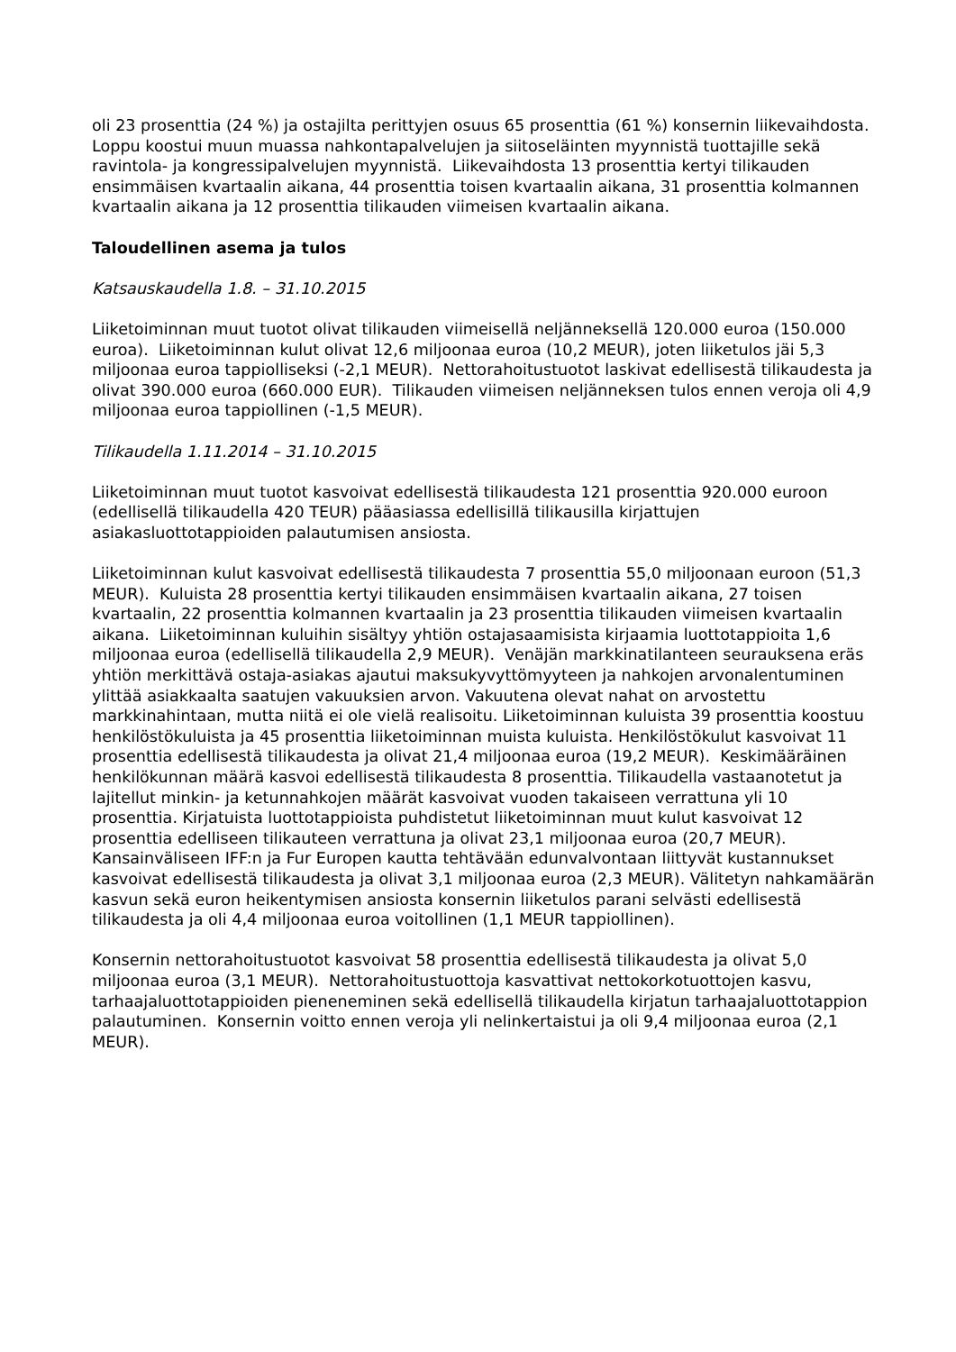oli 23 prosenttia (24 %) ja ostajilta perittyjen osuus 65 prosenttia (61 %) konsernin liikevaihdosta. Loppu koostui muun muassa nahkontapalvelujen ja siitoseläinten myynnistä tuottajille sekä ravintola- ja kongressipalvelujen myynnistä. Liikevaihdosta 13 prosenttia kertyi tilikauden ensimmäisen kvartaalin aikana, 44 prosenttia toisen kvartaalin aikana, 31 prosenttia kolmannen kvartaalin aikana ja 12 prosenttia tilikauden viimeisen kvartaalin aikana.
Taloudellinen asema ja tulos
Katsauskaudella 1.8. – 31.10.2015
Liiketoiminnan muut tuotot olivat tilikauden viimeisellä neljänneksellä 120.000 euroa (150.000 euroa). Liiketoiminnan kulut olivat 12,6 miljoonaa euroa (10,2 MEUR), joten liiketulos jäi 5,3 miljoonaa euroa tappiolliseksi (-2,1 MEUR). Nettorahoitustuotot laskivat edellisestä tilikaudesta ja olivat 390.000 euroa (660.000 EUR). Tilikauden viimeisen neljänneksen tulos ennen veroja oli 4,9 miljoonaa euroa tappiollinen (-1,5 MEUR).
Tilikaudella 1.11.2014 – 31.10.2015
Liiketoiminnan muut tuotot kasvoivat edellisestä tilikaudesta 121 prosenttia 920.000 euroon (edellisellä tilikaudella 420 TEUR) pääasiassa edellisillä tilikausilla kirjattujen asiakasluottotappioiden palautumisen ansiosta.
Liiketoiminnan kulut kasvoivat edellisestä tilikaudesta 7 prosenttia 55,0 miljoonaan euroon (51,3 MEUR). Kuluista 28 prosenttia kertyi tilikauden ensimmäisen kvartaalin aikana, 27 toisen kvartaalin, 22 prosenttia kolmannen kvartaalin ja 23 prosenttia tilikauden viimeisen kvartaalin aikana. Liiketoiminnan kuluihin sisältyy yhtiön ostajasaamisista kirjaamia luottotappioita 1,6 miljoonaa euroa (edellisellä tilikaudella 2,9 MEUR). Venäjän markkinatilanteen seurauksena eräs yhtiön merkittävä ostaja-asiakas ajautui maksukyvyttömyyteen ja nahkojen arvonalentuminen ylittää asiakkaalta saatujen vakuuksien arvon. Vakuutena olevat nahat on arvostettu markkinahintaan, mutta niitä ei ole vielä realisoitu. Liiketoiminnan kuluista 39 prosenttia koostuu henkilöstökuluista ja 45 prosenttia liiketoiminnan muista kuluista. Henkilöstökulut kasvoivat 11 prosenttia edellisestä tilikaudesta ja olivat 21,4 miljoonaa euroa (19,2 MEUR). Keskimääräinen henkilökunnan määrä kasvoi edellisestä tilikaudesta 8 prosenttia. Tilikaudella vastaanotetut ja lajitellut minkin- ja ketunnahkojen määrät kasvoivat vuoden takaiseen verrattuna yli 10 prosenttia. Kirjatuista luottotappioista puhdistetut liiketoiminnan muut kulut kasvoivat 12 prosenttia edelliseen tilikauteen verrattuna ja olivat 23,1 miljoonaa euroa (20,7 MEUR). Kansainväliseen IFF:n ja Fur Europen kautta tehtävään edunvalvontaan liittyvät kustannukset kasvoivat edellisestä tilikaudesta ja olivat 3,1 miljoonaa euroa (2,3 MEUR). Välitetyn nahkamäärän kasvun sekä euron heikentymisen ansiosta konsernin liiketulos parani selvästi edellisestä tilikaudesta ja oli 4,4 miljoonaa euroa voitollinen (1,1 MEUR tappiollinen).
Konsernin nettorahoitustuotot kasvoivat 58 prosenttia edellisestä tilikaudesta ja olivat 5,0 miljoonaa euroa (3,1 MEUR). Nettorahoitustuottoja kasvattivat nettokorkotuottojen kasvu, tarhaajaluottotappioiden pieneneminen sekä edellisellä tilikaudella kirjatun tarhaajaluottotappion palautuminen. Konsernin voitto ennen veroja yli nelinkertaistui ja oli 9,4 miljoonaa euroa (2,1 MEUR).